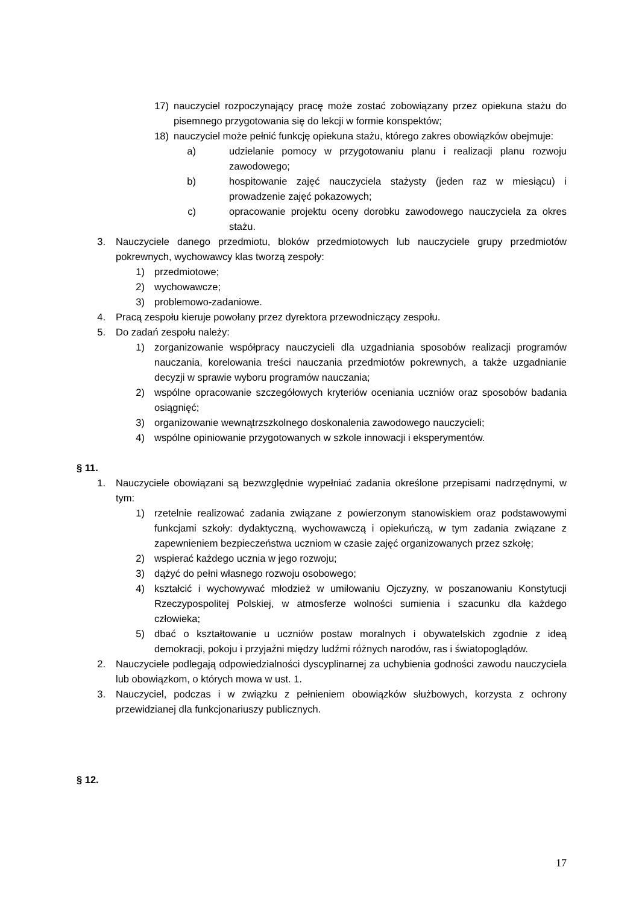17) nauczyciel rozpoczynający pracę może zostać zobowiązany przez opiekuna stażu do pisemnego przygotowania się do lekcji w formie konspektów;
18) nauczyciel może pełnić funkcję opiekuna stażu, którego zakres obowiązków obejmuje:
a) udzielanie pomocy w przygotowaniu planu i realizacji planu rozwoju zawodowego;
b) hospitowanie zajęć nauczyciela stażysty (jeden raz w miesiącu) i prowadzenie zajęć pokazowych;
c) opracowanie projektu oceny dorobku zawodowego nauczyciela za okres stażu.
3. Nauczyciele danego przedmiotu, bloków przedmiotowych lub nauczyciele grupy przedmiotów pokrewnych, wychowawcy klas tworzą zespoły:
1) przedmiotowe;
2) wychowawcze;
3) problemowo-zadaniowe.
4. Pracą zespołu kieruje powołany przez dyrektora przewodniczący zespołu.
5. Do zadań zespołu należy:
1) zorganizowanie współpracy nauczycieli dla uzgadniania sposobów realizacji programów nauczania, korelowania treści nauczania przedmiotów pokrewnych, a także uzgadnianie decyzji w sprawie wyboru programów nauczania;
2) wspólne opracowanie szczegółowych kryteriów oceniania uczniów oraz sposobów badania osiągnięć;
3) organizowanie wewnątrzszkolnego doskonalenia zawodowego nauczycieli;
4) wspólne opiniowanie przygotowanych w szkole innowacji i eksperymentów.
§ 11.
1. Nauczyciele obowiązani są bezwzględnie wypełniać zadania określone przepisami nadrzędnymi, w tym:
1) rzetelnie realizować zadania związane z powierzonym stanowiskiem oraz podstawowymi funkcjami szkoły: dydaktyczną, wychowawczą i opiekuńczą, w tym zadania związane z zapewnieniem bezpieczeństwa uczniom w czasie zajęć organizowanych przez szkołę;
2) wspierać każdego ucznia w jego rozwoju;
3) dążyć do pełni własnego rozwoju osobowego;
4) kształcić i wychowywać młodzież w umiłowaniu Ojczyzny, w poszanowaniu Konstytucji Rzeczypospolitej Polskiej, w atmosferze wolności sumienia i szacunku dla każdego człowieka;
5) dbać o kształtowanie u uczniów postaw moralnych i obywatelskich zgodnie z ideą demokracji, pokoju i przyjaźni między ludźmi różnych narodów, ras i światopoglądów.
2. Nauczyciele podlegają odpowiedzialności dyscyplinarnej za uchybienia godności zawodu nauczyciela lub obowiązkom, o których mowa w ust. 1.
3. Nauczyciel, podczas i w związku z pełnieniem obowiązków służbowych, korzysta z ochrony przewidzianej dla funkcjonariuszy publicznych.
§ 12.
17